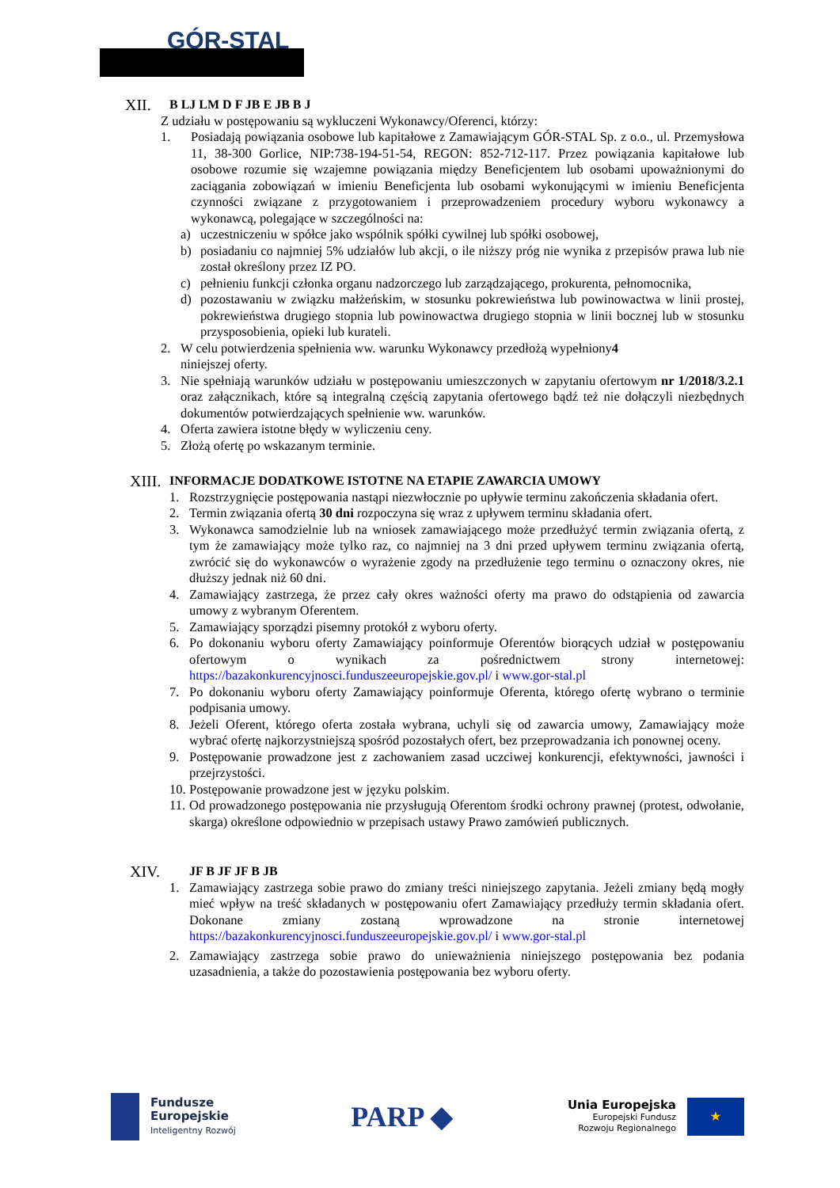GÓR-STAL
XII. B LJ LM D F JB E JB B J
Z udziału w postępowaniu są wykluczeni Wykonawcy/Oferenci, którzy:
1. Posiadają powiązania osobowe lub kapitałowe z Zamawiającym GÓR-STAL Sp. z o.o., ul. Przemysłowa 11, 38-300 Gorlice, NIP:738-194-51-54, REGON: 852-712-117. Przez powiązania kapitałowe lub osobowe rozumie się wzajemne powiązania między Beneficjentem lub osobami upoważnionymi do zaciągania zobowiązań w imieniu Beneficjenta lub osobami wykonującymi w imieniu Beneficjenta czynności związane z przygotowaniem i przeprowadzeniem procedury wyboru wykonawcy a wykonawcą, polegające w szczególności na:
a) uczestniczeniu w spółce jako wspólnik spółki cywilnej lub spółki osobowej,
b) posiadaniu co najmniej 5% udziałów lub akcji, o ile niższy próg nie wynika z przepisów prawa lub nie został określony przez IZ PO.
c) pełnieniu funkcji członka organu nadzorczego lub zarządzającego, prokurenta, pełnomocnika,
d) pozostawaniu w związku małżeńskim, w stosunku pokrewieństwa lub powinowactwa w linii prostej, pokrewieństwa drugiego stopnia lub powinowactwa drugiego stopnia w linii bocznej lub w stosunku przysposobienia, opieki lub kurateli.
2. W celu potwierdzenia spełnienia ww. warunku Wykonawcy przedłożą wypełniony 4
niniejszej oferty.
3. Nie spełniają warunków udziału w postępowaniu umieszczonych w zapytaniu ofertowym nr 1/2018/3.2.1 oraz załącznikach, które są integralną częścią zapytania ofertowego bądź też nie dołączyli niezbędnych dokumentów potwierdzających spełnienie ww. warunków.
4. Oferta zawiera istotne błędy w wyliczeniu ceny.
5. Złożą ofertę po wskazanym terminie.
XIII. INFORMACJE DODATKOWE ISTOTNE NA ETAPIE ZAWARCIA UMOWY
1. Rozstrzygnięcie postępowania nastąpi niezwłocznie po upływie terminu zakończenia składania ofert.
2. Termin związania ofertą 30 dni rozpoczyna się wraz z upływem terminu składania ofert.
3. Wykonawca samodzielnie lub na wniosek zamawiającego może przedłużyć termin związania ofertą, z tym że zamawiający może tylko raz, co najmniej na 3 dni przed upływem terminu związania ofertą, zwrócić się do wykonawców o wyrażenie zgody na przedłużenie tego terminu o oznaczony okres, nie dłuższy jednak niż 60 dni.
4. Zamawiający zastrzega, że przez cały okres ważności oferty ma prawo do odstąpienia od zawarcia umowy z wybranym Oferentem.
5. Zamawiający sporządzi pisemny protokół z wyboru oferty.
6. Po dokonaniu wyboru oferty Zamawiający poinformuje Oferentów biorących udział w postępowaniu ofertowym o wynikach za pośrednictwem strony internetowej: https://bazakonkurencyjnosci.funduszeeuropejskie.gov.pl/ i www.gor-stal.pl
7. Po dokonaniu wyboru oferty Zamawiający poinformuje Oferenta, którego ofertę wybrano o terminie podpisania umowy.
8. Jeżeli Oferent, którego oferta została wybrana, uchyli się od zawarcia umowy, Zamawiający może wybrać ofertę najkorzystniejszą spośród pozostałych ofert, bez przeprowadzania ich ponownej oceny.
9. Postępowanie prowadzone jest z zachowaniem zasad uczciwej konkurencji, efektywności, jawności i przejrzystości.
10.
Postępowanie prowadzone jest w języku polskim.
11.
Od prowadzonego postępowania nie przysługują Oferentom środki ochrony prawnej (protest, odwołanie, skarga) określone odpowiednio w przepisach ustawy Prawo zamówień publicznych.
XIV. JF B JF JF B JB
1. Zamawiający zastrzega sobie prawo do zmiany treści niniejszego zapytania. Jeżeli zmiany będą mogły mieć wpływ na treść składanych w postępowaniu ofert Zamawiający przedłuży termin składania ofert. Dokonane zmiany zostaną wprowadzone na stronie internetowej https://bazakonkurencyjnosci.funduszeeuropejskie.gov.pl/ i www.gor-stal.pl
2. Zamawiający zastrzega sobie prawo do unieważnienia niniejszego postępowania bez podania uzasadnienia, a także do pozostawienia postępowania bez wyboru oferty.
Fundusze
Europejskie
Inteligentny Rozwój
PARP ◆
Unia Europejska
Europejski Fundusz
Rozwoju Regionalnego
★